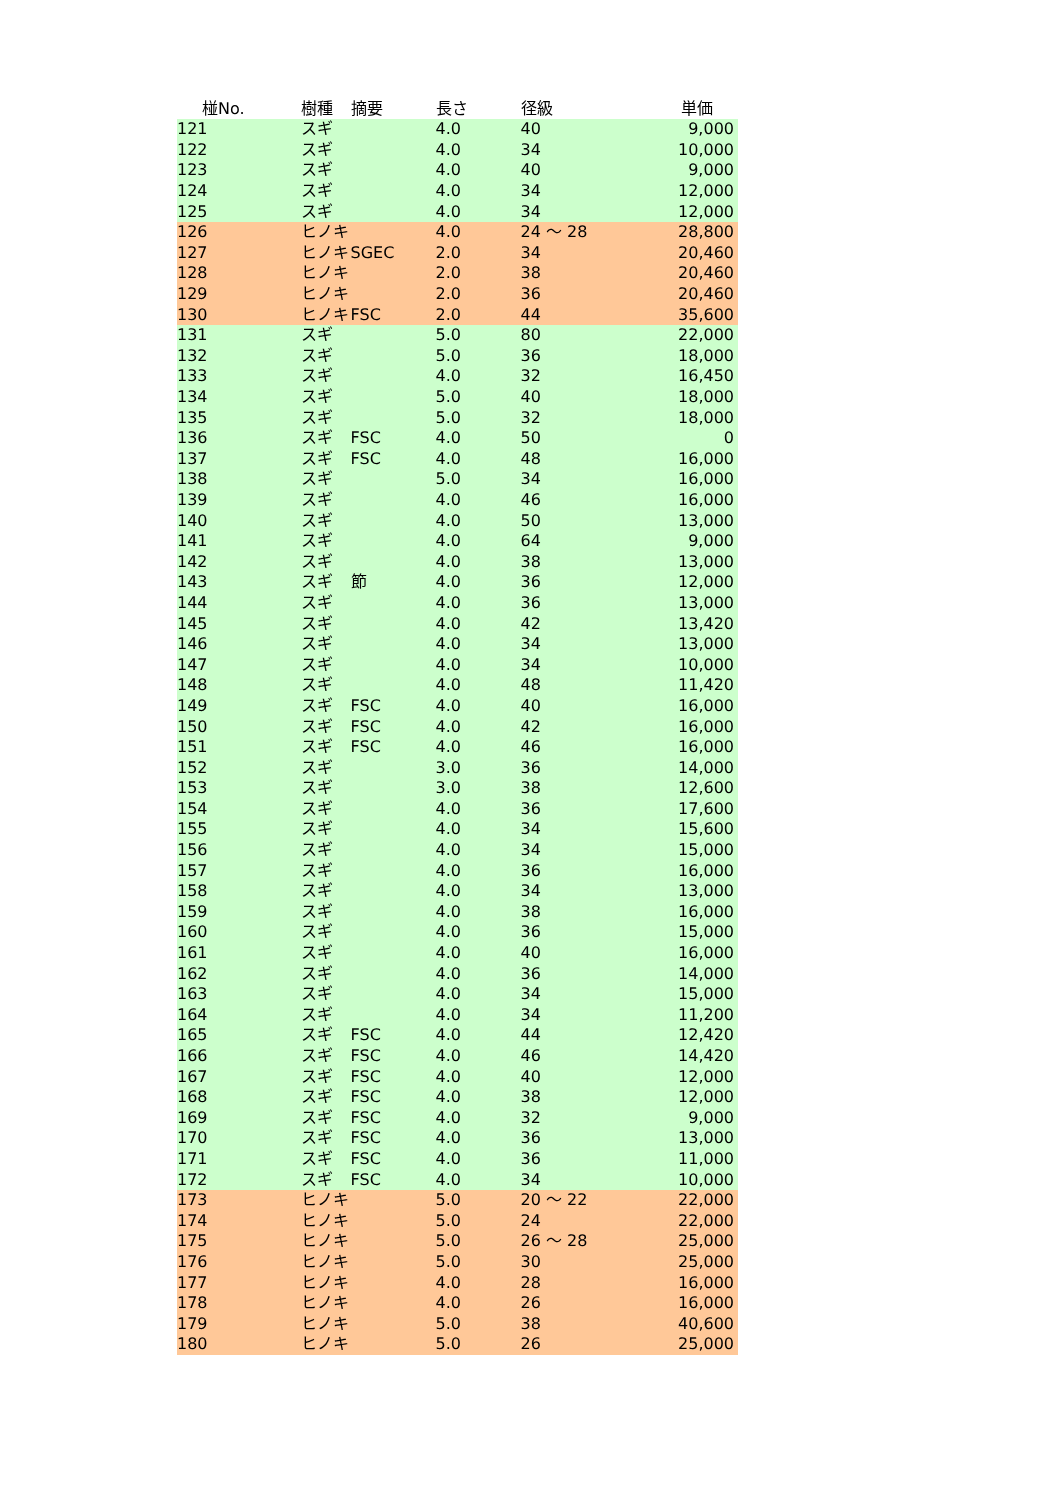| 椪No. | 樹種 | 摘要 | 長さ | 径級 | 単価 |
| --- | --- | --- | --- | --- | --- |
| 121 | スギ | | 4.0 | 40 | 9,000 |
| 122 | スギ | | 4.0 | 34 | 10,000 |
| 123 | スギ | | 4.0 | 40 | 9,000 |
| 124 | スギ | | 4.0 | 34 | 12,000 |
| 125 | スギ | | 4.0 | 34 | 12,000 |
| 126 | ヒノキ | | 4.0 | 24 ～ 28 | 28,800 |
| 127 | ヒノキ | SGEC | 2.0 | 34 | 20,460 |
| 128 | ヒノキ | | 2.0 | 38 | 20,460 |
| 129 | ヒノキ | | 2.0 | 36 | 20,460 |
| 130 | ヒノキ | FSC | 2.0 | 44 | 35,600 |
| 131 | スギ | | 5.0 | 80 | 22,000 |
| 132 | スギ | | 5.0 | 36 | 18,000 |
| 133 | スギ | | 4.0 | 32 | 16,450 |
| 134 | スギ | | 5.0 | 40 | 18,000 |
| 135 | スギ | | 5.0 | 32 | 18,000 |
| 136 | スギ | FSC | 4.0 | 50 | 0 |
| 137 | スギ | FSC | 4.0 | 48 | 16,000 |
| 138 | スギ | | 5.0 | 34 | 16,000 |
| 139 | スギ | | 4.0 | 46 | 16,000 |
| 140 | スギ | | 4.0 | 50 | 13,000 |
| 141 | スギ | | 4.0 | 64 | 9,000 |
| 142 | スギ | | 4.0 | 38 | 13,000 |
| 143 | スギ | 節 | 4.0 | 36 | 12,000 |
| 144 | スギ | | 4.0 | 36 | 13,000 |
| 145 | スギ | | 4.0 | 42 | 13,420 |
| 146 | スギ | | 4.0 | 34 | 13,000 |
| 147 | スギ | | 4.0 | 34 | 10,000 |
| 148 | スギ | | 4.0 | 48 | 11,420 |
| 149 | スギ | FSC | 4.0 | 40 | 16,000 |
| 150 | スギ | FSC | 4.0 | 42 | 16,000 |
| 151 | スギ | FSC | 4.0 | 46 | 16,000 |
| 152 | スギ | | 3.0 | 36 | 14,000 |
| 153 | スギ | | 3.0 | 38 | 12,600 |
| 154 | スギ | | 4.0 | 36 | 17,600 |
| 155 | スギ | | 4.0 | 34 | 15,600 |
| 156 | スギ | | 4.0 | 34 | 15,000 |
| 157 | スギ | | 4.0 | 36 | 16,000 |
| 158 | スギ | | 4.0 | 34 | 13,000 |
| 159 | スギ | | 4.0 | 38 | 16,000 |
| 160 | スギ | | 4.0 | 36 | 15,000 |
| 161 | スギ | | 4.0 | 40 | 16,000 |
| 162 | スギ | | 4.0 | 36 | 14,000 |
| 163 | スギ | | 4.0 | 34 | 15,000 |
| 164 | スギ | | 4.0 | 34 | 11,200 |
| 165 | スギ | FSC | 4.0 | 44 | 12,420 |
| 166 | スギ | FSC | 4.0 | 46 | 14,420 |
| 167 | スギ | FSC | 4.0 | 40 | 12,000 |
| 168 | スギ | FSC | 4.0 | 38 | 12,000 |
| 169 | スギ | FSC | 4.0 | 32 | 9,000 |
| 170 | スギ | FSC | 4.0 | 36 | 13,000 |
| 171 | スギ | FSC | 4.0 | 36 | 11,000 |
| 172 | スギ | FSC | 4.0 | 34 | 10,000 |
| 173 | ヒノキ | | 5.0 | 20 ～ 22 | 22,000 |
| 174 | ヒノキ | | 5.0 | 24 | 22,000 |
| 175 | ヒノキ | | 5.0 | 26 ～ 28 | 25,000 |
| 176 | ヒノキ | | 5.0 | 30 | 25,000 |
| 177 | ヒノキ | | 4.0 | 28 | 16,000 |
| 178 | ヒノキ | | 4.0 | 26 | 16,000 |
| 179 | ヒノキ | | 5.0 | 38 | 40,600 |
| 180 | ヒノキ | | 5.0 | 26 | 25,000 |